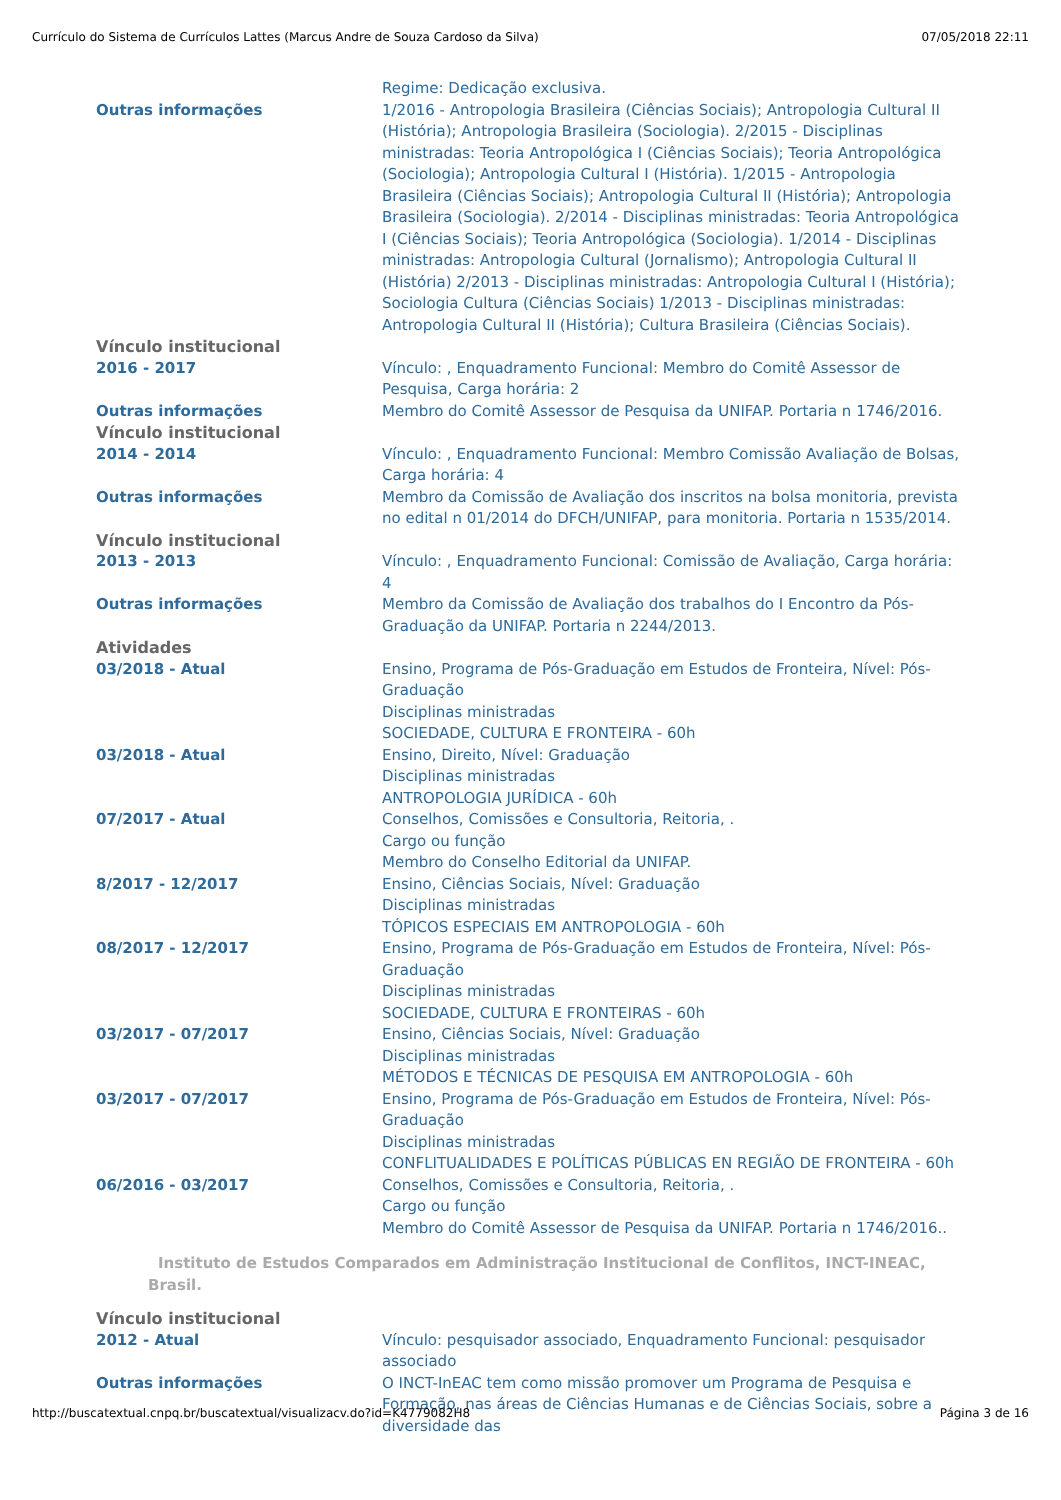Currículo do Sistema de Currículos Lattes (Marcus Andre de Souza Cardoso da Silva) 07/05/2018 22:11
Regime: Dedicação exclusiva.
Outras informações 1/2016 - Antropologia Brasileira (Ciências Sociais); Antropologia Cultural II (História); Antropologia Brasileira (Sociologia). 2/2015 - Disciplinas ministradas: Teoria Antropológica I (Ciências Sociais); Teoria Antropológica (Sociologia); Antropologia Cultural I (História). 1/2015 - Antropologia Brasileira (Ciências Sociais); Antropologia Cultural II (História); Antropologia Brasileira (Sociologia). 2/2014 - Disciplinas ministradas: Teoria Antropológica I (Ciências Sociais); Teoria Antropológica (Sociologia). 1/2014 - Disciplinas ministradas: Antropologia Cultural (Jornalismo); Antropologia Cultural II (História) 2/2013 - Disciplinas ministradas: Antropologia Cultural I (História); Sociologia Cultura (Ciências Sociais) 1/2013 - Disciplinas ministradas: Antropologia Cultural II (História); Cultura Brasileira (Ciências Sociais).
Vínculo institucional
2016 - 2017 Vínculo: , Enquadramento Funcional: Membro do Comitê Assessor de Pesquisa, Carga horária: 2
Outras informações Membro do Comitê Assessor de Pesquisa da UNIFAP. Portaria n 1746/2016.
Vínculo institucional
2014 - 2014 Vínculo: , Enquadramento Funcional: Membro Comissão Avaliação de Bolsas, Carga horária: 4
Outras informações Membro da Comissão de Avaliação dos inscritos na bolsa monitoria, prevista no edital n 01/2014 do DFCH/UNIFAP, para monitoria. Portaria n 1535/2014.
Vínculo institucional
2013 - 2013 Vínculo: , Enquadramento Funcional: Comissão de Avaliação, Carga horária: 4
Outras informações Membro da Comissão de Avaliação dos trabalhos do I Encontro da Pós-Graduação da UNIFAP. Portaria n 2244/2013.
Atividades
03/2018 - Atual Ensino, Programa de Pós-Graduação em Estudos de Fronteira, Nível: Pós-Graduação
Disciplinas ministradas
SOCIEDADE, CULTURA E FRONTEIRA - 60h
03/2018 - Atual Ensino, Direito, Nível: Graduação
Disciplinas ministradas
ANTROPOLOGIA JURÍDICA - 60h
07/2017 - Atual Conselhos, Comissões e Consultoria, Reitoria, .
Cargo ou função
Membro do Conselho Editorial da UNIFAP.
8/2017 - 12/2017 Ensino, Ciências Sociais, Nível: Graduação
Disciplinas ministradas
TÓPICOS ESPECIAIS EM ANTROPOLOGIA - 60h
08/2017 - 12/2017 Ensino, Programa de Pós-Graduação em Estudos de Fronteira, Nível: Pós-Graduação
Disciplinas ministradas
SOCIEDADE, CULTURA E FRONTEIRAS - 60h
03/2017 - 07/2017 Ensino, Ciências Sociais, Nível: Graduação
Disciplinas ministradas
MÉTODOS E TÉCNICAS DE PESQUISA EM ANTROPOLOGIA - 60h
03/2017 - 07/2017 Ensino, Programa de Pós-Graduação em Estudos de Fronteira, Nível: Pós-Graduação
Disciplinas ministradas
CONFLITUALIDADES E POLÍTICAS PÚBLICAS EN REGIÃO DE FRONTEIRA - 60h
06/2016 - 03/2017 Conselhos, Comissões e Consultoria, Reitoria, .
Cargo ou função
Membro do Comitê Assessor de Pesquisa da UNIFAP. Portaria n 1746/2016..
Instituto de Estudos Comparados em Administração Institucional de Conflitos, INCT-INEAC, Brasil.
Vínculo institucional
2012 - Atual Vínculo: pesquisador associado, Enquadramento Funcional: pesquisador associado
Outras informações O INCT-InEAC tem como missão promover um Programa de Pesquisa e Formação, nas áreas de Ciências Humanas e de Ciências Sociais, sobre a diversidade das
http://buscatextual.cnpq.br/buscatextual/visualizacv.do?id=K4779082H8 Página 3 de 16